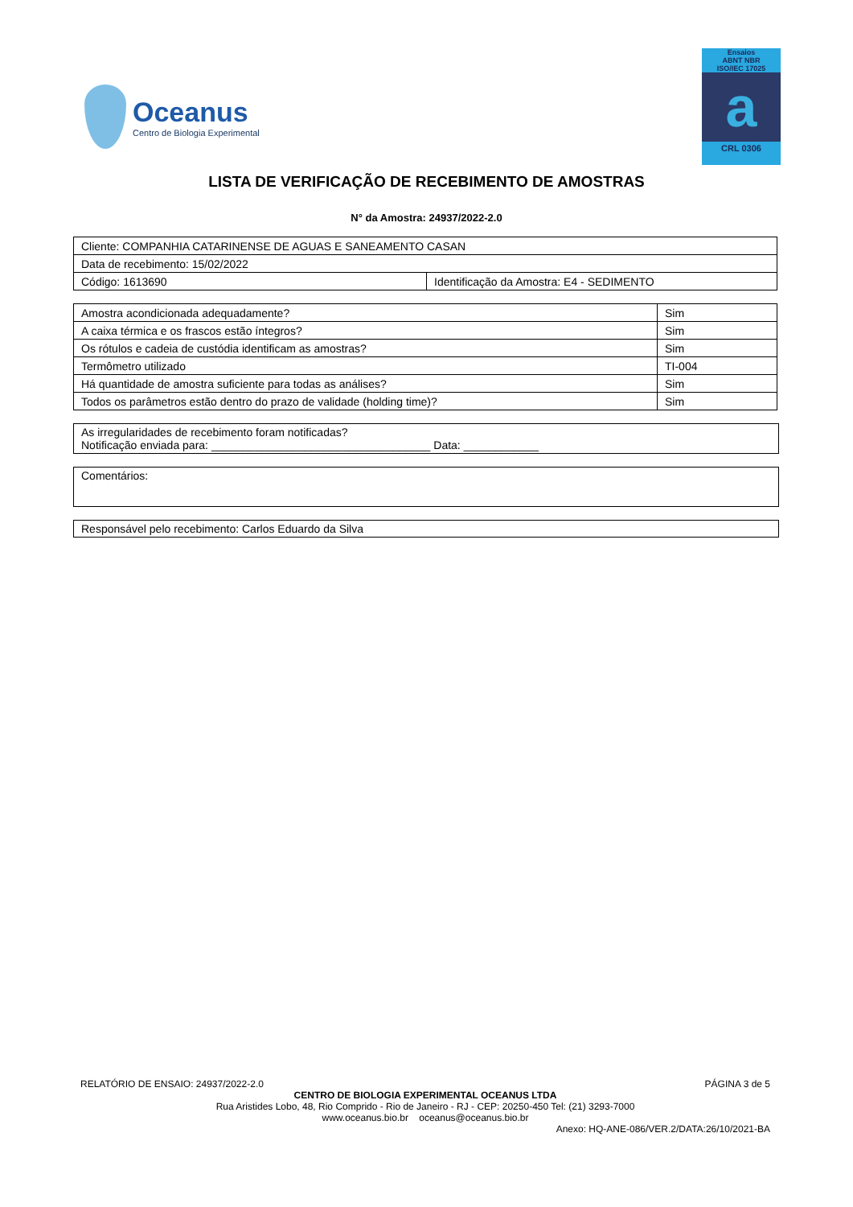Oceanus
Centro de Biologia Experimental
Ensaios
ABNT NBR
ISO/IEC 17025
a
CRL 0306
LISTA DE VERIFICAÇÃO DE RECEBIMENTO DE AMOSTRAS
N° da Amostra: 24937/2022-2.0
| Cliente: COMPANHIA CATARINENSE DE AGUAS E SANEAMENTO CASAN | |
| Data de recebimento: 15/02/2022 | |
| Código: 1613690 | Identificação da Amostra: E4 - SEDIMENTO |
| Amostra acondicionada adequadamente? | Sim |
| A caixa térmica e os frascos estão íntegros? | Sim |
| Os rótulos e cadeia de custódia identificam as amostras? | Sim |
| Termômetro utilizado | TI-004 |
| Há quantidade de amostra suficiente para todas as análises? | Sim |
| Todos os parâmetros estão dentro do prazo de validade (holding time)? | Sim |
As irregularidades de recebimento foram notificadas?
Notificação enviada para: ___________________________________ Data: ____________
Comentários:
Responsável pelo recebimento: Carlos Eduardo da Silva
RELATÓRIO DE ENSAIO: 24937/2022-2.0 PÁGINA 3 de 5
CENTRO DE BIOLOGIA EXPERIMENTAL OCEANUS LTDA
Rua Aristides Lobo, 48, Rio Comprido - Rio de Janeiro - RJ - CEP: 20250-450 Tel: (21) 3293-7000
www.oceanus.bio.br oceanus@oceanus.bio.br
Anexo: HQ-ANE-086/VER.2/DATA:26/10/2021-BA